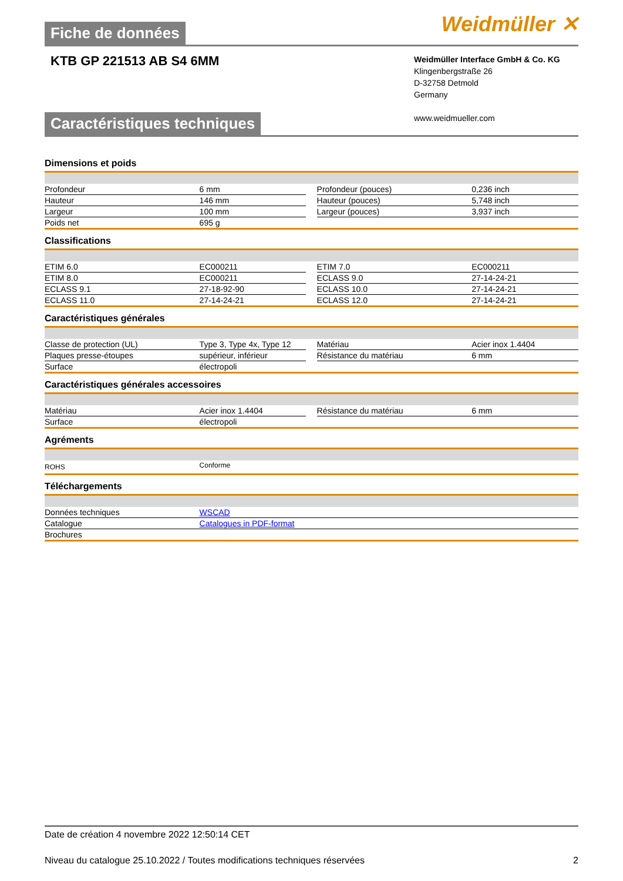Fiche de données
Weidmüller ✕
KTB GP 221513 AB S4 6MM
Weidmüller Interface GmbH & Co. KG
Klingenbergstraße 26
D-32758 Detmold
Germany
www.weidmueller.com
Caractéristiques techniques
Dimensions et poids
| Profondeur | 6 mm | | Profondeur (pouces) | 0,236 inch |
| Hauteur | 146 mm | | Hauteur (pouces) | 5,748 inch |
| Largeur | 100 mm | | Largeur (pouces) | 3,937 inch |
| Poids net | 695 g | | | |
Classifications
| ETIM 6.0 | EC000211 | | ETIM 7.0 | EC000211 |
| ETIM 8.0 | EC000211 | | ECLASS 9.0 | 27-14-24-21 |
| ECLASS 9.1 | 27-18-92-90 | | ECLASS 10.0 | 27-14-24-21 |
| ECLASS 11.0 | 27-14-24-21 | | ECLASS 12.0 | 27-14-24-21 |
Caractéristiques générales
| Classe de protection (UL) | Type 3, Type 4x, Type 12 | | Matériau | Acier inox 1.4404 |
| Plaques presse-étoupes | supérieur, inférieur | | Résistance du matériau | 6 mm |
| Surface | électropoli | | | |
Caractéristiques générales accessoires
| Matériau | Acier inox 1.4404 | | Résistance du matériau | 6 mm |
| Surface | électropoli | | | |
Agréments
| ROHS | Conforme |
Téléchargements
| Données techniques | WSCAD |
| Catalogue | Catalogues in PDF-format |
| Brochures | |
Date de création 4 novembre 2022 12:50:14 CET
Niveau du catalogue 25.10.2022 / Toutes modifications techniques réservées 2